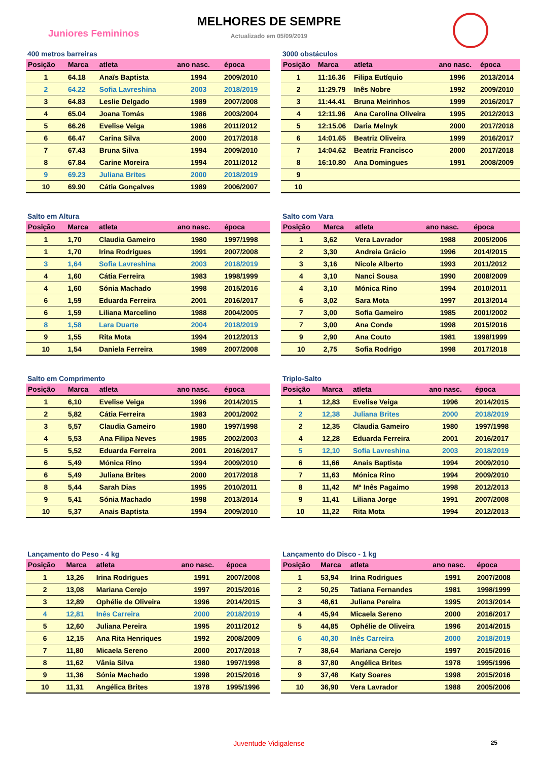Juniores Femininos
MELHORES DE SEMPRE
Actualizado em 05/09/2019
400 metros barreiras
| Posição | Marca | atleta | ano nasc. | época |
| --- | --- | --- | --- | --- |
| 1 | 64.18 | Anaïs Baptista | 1994 | 2009/2010 |
| 2 | 64.22 | Sofia Lavreshina | 2003 | 2018/2019 |
| 3 | 64.83 | Leslie Delgado | 1989 | 2007/2008 |
| 4 | 65.04 | Joana Tomás | 1986 | 2003/2004 |
| 5 | 66.26 | Evelise Veiga | 1986 | 2011/2012 |
| 6 | 66.47 | Carina Silva | 2000 | 2017/2018 |
| 7 | 67.43 | Bruna Silva | 1994 | 2009/2010 |
| 8 | 67.84 | Carine Moreira | 1994 | 2011/2012 |
| 9 | 69.23 | Juliana Brites | 2000 | 2018/2019 |
| 10 | 69.90 | Cátia Gonçalves | 1989 | 2006/2007 |
3000 obstáculos
| Posição | Marca | atleta | ano nasc. | época |
| --- | --- | --- | --- | --- |
| 1 | 11:16.36 | Filipa Eutíquio | 1996 | 2013/2014 |
| 2 | 11:29.79 | Inês Nobre | 1992 | 2009/2010 |
| 3 | 11:44.41 | Bruna Meirinhos | 1999 | 2016/2017 |
| 4 | 12:11.96 | Ana Carolina Oliveira | 1995 | 2012/2013 |
| 5 | 12:15.06 | Daria Melnyk | 2000 | 2017/2018 |
| 6 | 14:01.65 | Beatriz Oliveira | 1999 | 2016/2017 |
| 7 | 14:04.62 | Beatriz Francisco | 2000 | 2017/2018 |
| 8 | 16:10.80 | Ana Domingues | 1991 | 2008/2009 |
| 9 | | | | |
| 10 | | | | |
Salto em Altura
| Posição | Marca | atleta | ano nasc. | época |
| --- | --- | --- | --- | --- |
| 1 | 1,70 | Claudia Gameiro | 1980 | 1997/1998 |
| 1 | 1,70 | Irina Rodrigues | 1991 | 2007/2008 |
| 3 | 1,64 | Sofia Lavreshina | 2003 | 2018/2019 |
| 4 | 1,60 | Cátia Ferreira | 1983 | 1998/1999 |
| 4 | 1,60 | Sónia Machado | 1998 | 2015/2016 |
| 6 | 1,59 | Eduarda Ferreira | 2001 | 2016/2017 |
| 6 | 1,59 | Liliana Marcelino | 1988 | 2004/2005 |
| 8 | 1,58 | Lara Duarte | 2004 | 2018/2019 |
| 9 | 1,55 | Rita Mota | 1994 | 2012/2013 |
| 10 | 1,54 | Daniela Ferreira | 1989 | 2007/2008 |
Salto com Vara
| Posição | Marca | atleta | ano nasc. | época |
| --- | --- | --- | --- | --- |
| 1 | 3,62 | Vera Lavrador | 1988 | 2005/2006 |
| 2 | 3,30 | Andreia Grácio | 1996 | 2014/2015 |
| 3 | 3,16 | Nicole Alberto | 1993 | 2011/2012 |
| 4 | 3,10 | Nanci Sousa | 1990 | 2008/2009 |
| 4 | 3,10 | Mónica Rino | 1994 | 2010/2011 |
| 6 | 3,02 | Sara Mota | 1997 | 2013/2014 |
| 7 | 3,00 | Sofia Gameiro | 1985 | 2001/2002 |
| 7 | 3,00 | Ana Conde | 1998 | 2015/2016 |
| 9 | 2,90 | Ana Couto | 1981 | 1998/1999 |
| 10 | 2,75 | Sofia Rodrigo | 1998 | 2017/2018 |
Salto em Comprimento
| Posição | Marca | atleta | ano nasc. | época |
| --- | --- | --- | --- | --- |
| 1 | 6,10 | Evelise Veiga | 1996 | 2014/2015 |
| 2 | 5,82 | Cátia Ferreira | 1983 | 2001/2002 |
| 3 | 5,57 | Claudia Gameiro | 1980 | 1997/1998 |
| 4 | 5,53 | Ana Filipa Neves | 1985 | 2002/2003 |
| 5 | 5,52 | Eduarda Ferreira | 2001 | 2016/2017 |
| 6 | 5,49 | Mónica Rino | 1994 | 2009/2010 |
| 6 | 5,49 | Juliana Brites | 2000 | 2017/2018 |
| 8 | 5,44 | Sarah Dias | 1995 | 2010/2011 |
| 9 | 5,41 | Sónia Machado | 1998 | 2013/2014 |
| 10 | 5,37 | Anais Baptista | 1994 | 2009/2010 |
Triplo-Salto
| Posição | Marca | atleta | ano nasc. | época |
| --- | --- | --- | --- | --- |
| 1 | 12,83 | Evelise Veiga | 1996 | 2014/2015 |
| 2 | 12,38 | Juliana Brites | 2000 | 2018/2019 |
| 2 | 12,35 | Claudia Gameiro | 1980 | 1997/1998 |
| 4 | 12,28 | Eduarda Ferreira | 2001 | 2016/2017 |
| 5 | 12,10 | Sofia Lavreshina | 2003 | 2018/2019 |
| 6 | 11,66 | Anais Baptista | 1994 | 2009/2010 |
| 7 | 11,63 | Mónica Rino | 1994 | 2009/2010 |
| 8 | 11,42 | Mª Inês Pagaimo | 1998 | 2012/2013 |
| 9 | 11,41 | Liliana Jorge | 1991 | 2007/2008 |
| 10 | 11,22 | Rita Mota | 1994 | 2012/2013 |
Lançamento do Peso - 4 kg
| Posição | Marca | atleta | ano nasc. | época |
| --- | --- | --- | --- | --- |
| 1 | 13,26 | Irina Rodrigues | 1991 | 2007/2008 |
| 2 | 13,08 | Mariana Cerejo | 1997 | 2015/2016 |
| 3 | 12,89 | Ophélie de Oliveira | 1996 | 2014/2015 |
| 4 | 12,81 | Inês Carreira | 2000 | 2018/2019 |
| 5 | 12,60 | Juliana Pereira | 1995 | 2011/2012 |
| 6 | 12,15 | Ana Rita Henriques | 1992 | 2008/2009 |
| 7 | 11,80 | Micaela Sereno | 2000 | 2017/2018 |
| 8 | 11,62 | Vânia Silva | 1980 | 1997/1998 |
| 9 | 11,36 | Sónia Machado | 1998 | 2015/2016 |
| 10 | 11,31 | Angélica Brites | 1978 | 1995/1996 |
Lançamento do Disco - 1 kg
| Posição | Marca | atleta | ano nasc. | época |
| --- | --- | --- | --- | --- |
| 1 | 53,94 | Irina Rodrigues | 1991 | 2007/2008 |
| 2 | 50,25 | Tatiana Fernandes | 1981 | 1998/1999 |
| 3 | 48,61 | Juliana Pereira | 1995 | 2013/2014 |
| 4 | 45,94 | Micaela Sereno | 2000 | 2016/2017 |
| 5 | 44,85 | Ophélie de Oliveira | 1996 | 2014/2015 |
| 6 | 40,30 | Inês Carreira | 2000 | 2018/2019 |
| 7 | 38,64 | Mariana Cerejo | 1997 | 2015/2016 |
| 8 | 37,80 | Angélica Brites | 1978 | 1995/1996 |
| 9 | 37,48 | Katy Soares | 1998 | 2015/2016 |
| 10 | 36,90 | Vera Lavrador | 1988 | 2005/2006 |
Juventude Vidigalense 25